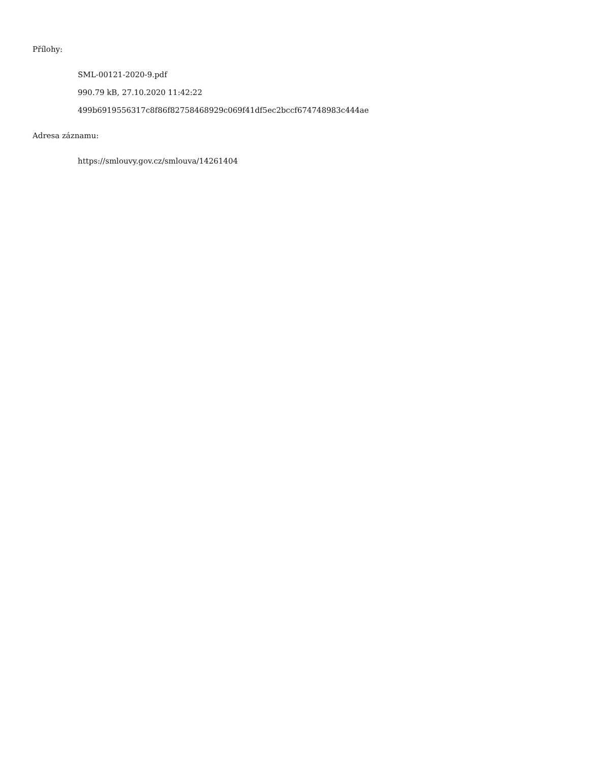Přílohy:
SML-00121-2020-9.pdf
990.79 kB, 27.10.2020 11:42:22
499b6919556317c8f86f82758468929c069f41df5ec2bccf674748983c444ae
Adresa záznamu:
https://smlouvy.gov.cz/smlouva/14261404